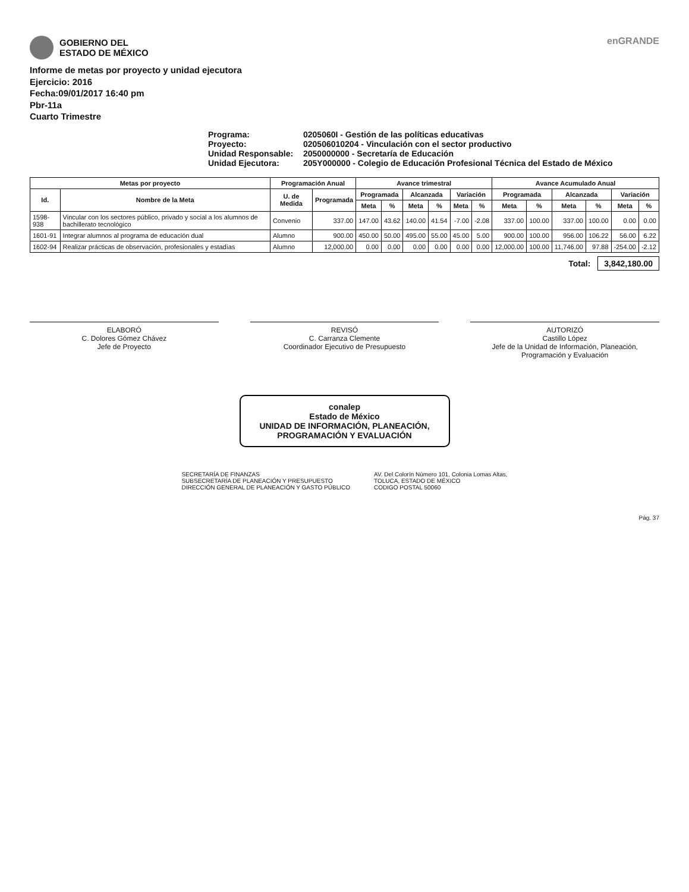GOBIERNO DEL
ESTADO DE MÉXICO
enGRANDE
Informe de metas por proyecto y unidad ejecutora
Ejercicio: 2016
Fecha:09/01/2017 16:40 pm
Pbr-11a
Cuarto Trimestre
Programa:
0205060I - Gestión de las políticas educativas
Proyecto:
020506010204 - Vinculación con el sector productivo
Unidad Responsable:
2050000000 - Secretaría de Educación
Unidad Ejecutora:
205Y000000 - Colegio de Educación Profesional Técnica del Estado de México
| Metas por proyecto | | Programación Anual | | Avance trimestral | | | | | | Avance Acumulado Anual | | | | | |
| --- | --- | --- | --- | --- | --- | --- | --- | --- | --- | --- | --- | --- | --- | --- | --- |
| Id. | Nombre de la Meta | U. de Medida | Programada | Programada | | Alcanzada | | Variación | | Programada | | Alcanzada | | Variación | |
| | | | | Meta | % | Meta | % | Meta | % | Meta | % | Meta | % | Meta | % |
| 1598-938 | Vincular con los sectores público, privado y social a los alumnos de bachillerato tecnológico | Convenio | 337.00 | 147.00 | 43.62 | 140.00 | 41.54 | -7.00 | -2.08 | 337.00 | 100.00 | 337.00 | 100.00 | 0.00 | 0.00 |
| 1601-91 | Integrar alumnos al programa de educación dual | Alumno | 900.00 | 450.00 | 50.00 | 495.00 | 55.00 | 45.00 | 5.00 | 900.00 | 100.00 | 956.00 | 106.22 | 56.00 | 6.22 |
| 1602-94 | Realizar prácticas de observación, profesionales y estadías | Alumno | 12,000.00 | 0.00 | 0.00 | 0.00 | 0.00 | 0.00 | 0.00 | 12,000.00 | 100.00 | 11,746.00 | 97.88 | -254.00 | -2.12 |
Total: 3,842,180.00
ELABORÓ
C. Dolores Gómez Chávez
Jefe de Proyecto
REVISÓ
C. Carranza Clemente
Coordinador Ejecutivo de Presupuesto
AUTORIZÓ
Castillo López
Jefe de la Unidad de Información, Planeación, Programación y Evaluación
conalep
Estado de México
UNIDAD DE INFORMACIÓN, PLANEACIÓN, PROGRAMACIÓN Y EVALUACIÓN
SECRETARÍA DE FINANZAS
SUBSECRETARÍA DE PLANEACIÓN Y PRESUPUESTO
DIRECCIÓN GENERAL DE PLANEACIÓN Y GASTO PÚBLICO
AV. Del Colorín Número 101, Colonia Lomas Altas,
TOLUCA, ESTADO DE MÉXICO
CODIGO POSTAL 50060
Pág. 37